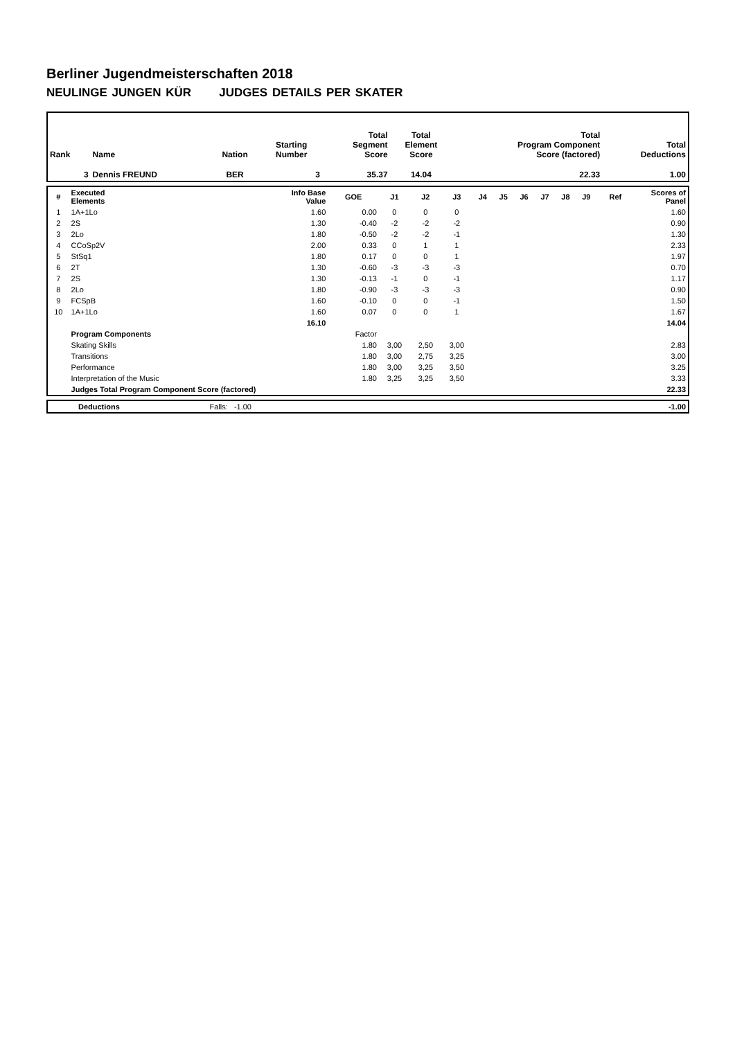Berliner Jugendmeisterschaften 2018
NEULINGE JUNGEN KÜR JUDGES DETAILS PER SKATER
| Rank | Name | Nation | Starting Number | Total Segment Score | Total Element Score | Total Program Component Score (factored) | Total Deductions |
| 3 | Dennis FREUND | BER | 3 | 35.37 | 14.04 | 22.33 | 1.00 |
| # | Executed Elements | Info Base Value | GOE | J1 | J2 | J3 | J4 | J5 | J6 | J7 | J8 | J9 | Ref | Scores of Panel |
| 1 | 1A+1Lo | 1.60 | 0.00 | 0 | 0 | 0 | | | | | | | | 1.60 |
| 2 | 2S | 1.30 | -0.40 | -2 | -2 | -2 | | | | | | | | 0.90 |
| 3 | 2Lo | 1.80 | -0.50 | -2 | -2 | -1 | | | | | | | | 1.30 |
| 4 | CCoSp2V | 2.00 | 0.33 | 0 | 1 | 1 | | | | | | | | 2.33 |
| 5 | StSq1 | 1.80 | 0.17 | 0 | 0 | 1 | | | | | | | | 1.97 |
| 6 | 2T | 1.30 | -0.60 | -3 | -3 | -3 | | | | | | | | 0.70 |
| 7 | 2S | 1.30 | -0.13 | -1 | 0 | -1 | | | | | | | | 1.17 |
| 8 | 2Lo | 1.80 | -0.90 | -3 | -3 | -3 | | | | | | | | 0.90 |
| 9 | FCSpB | 1.60 | -0.10 | 0 | 0 | -1 | | | | | | | | 1.50 |
| 10 | 1A+1Lo | 1.60 | 0.07 | 0 | 0 | 1 | | | | | | | | 1.67 |
| | | 16.10 | | | | | | | | | | | | 14.04 |
| | Program Components | | Factor | | | | | | | | | | | |
| | Skating Skills | | 1.80 | 3,00 | 2,50 | 3,00 | | | | | | | | 2.83 |
| | Transitions | | 1.80 | 3,00 | 2,75 | 3,25 | | | | | | | | 3.00 |
| | Performance | | 1.80 | 3,00 | 3,25 | 3,50 | | | | | | | | 3.25 |
| | Interpretation of the Music | | 1.80 | 3,25 | 3,25 | 3,50 | | | | | | | | 3.33 |
| | Judges Total Program Component Score (factored) | | | | | | | | | | | | | 22.33 |
| | Deductions | Falls: -1.00 | | -1.00 |